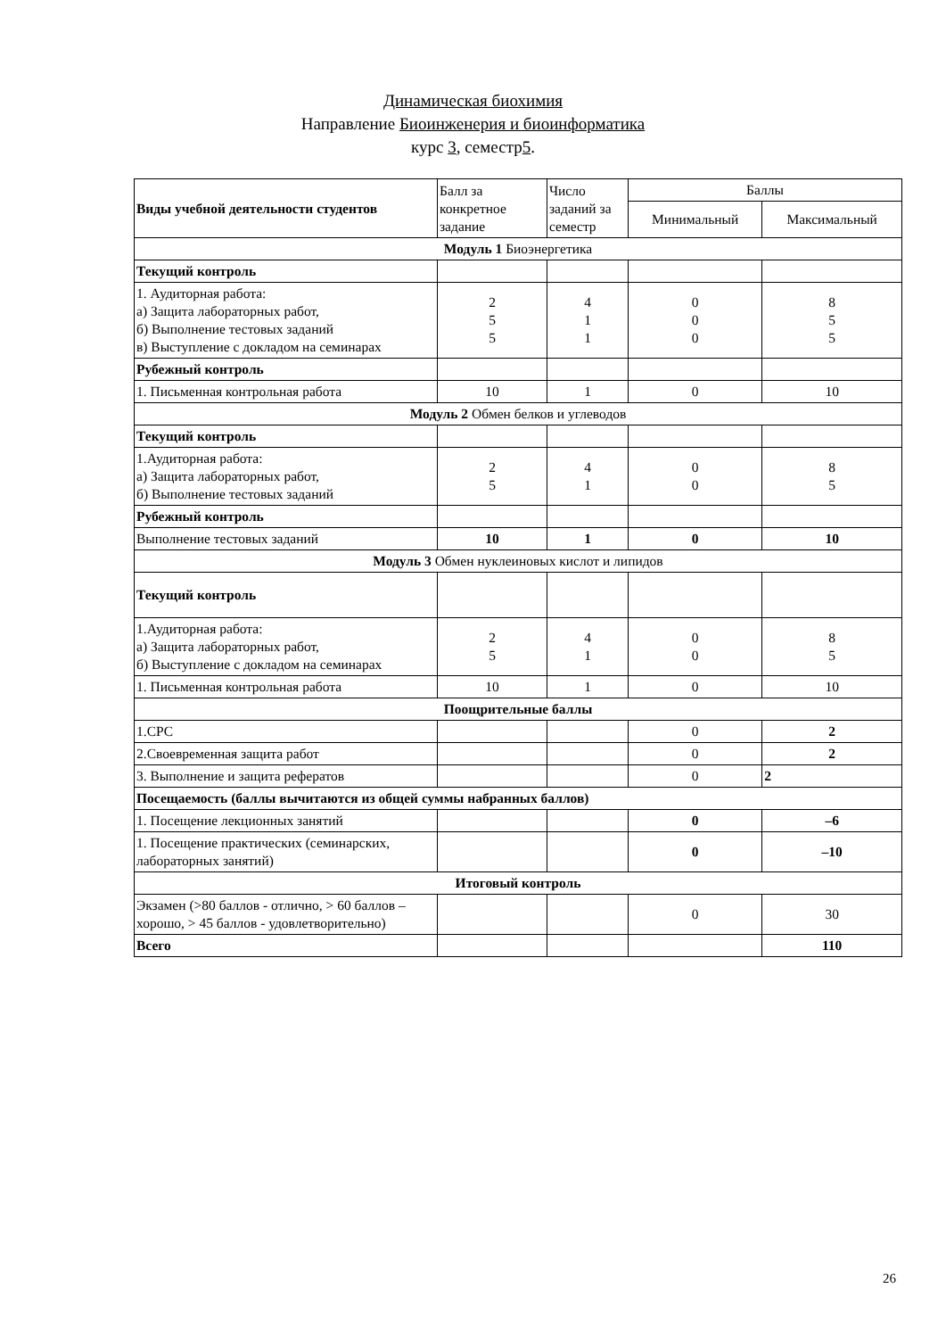Динамическая биохимия
Направление Биоинженерия и биоинформатика
курс 3, семестр5.
| Виды учебной деятельности студентов | Балл за конкретное задание | Число заданий за семестр | Баллы | |
| | | | Минимальный | Максимальный |
| Модуль 1 Биоэнергетика | | | | |
| Текущий контроль | | | | |
| 1. Аудиторная работа: а) Защита лабораторных работ, б) Выполнение тестовых заданий в) Выступление с докладом на семинарах | 2 5 5 | 4 1 1 | 0 0 0 | 8 5 5 |
| Рубежный контроль | | | | |
| 1. Письменная контрольная работа | 10 | 1 | 0 | 10 |
| Модуль 2 Обмен белков и углеводов | | | | |
| Текущий контроль | | | | |
| 1.Аудиторная работа: а) Защита лабораторных работ, б) Выполнение тестовых заданий | 2 5 | 4 1 | 0 0 | 8 5 |
| Рубежный контроль | | | | |
| Выполнение тестовых заданий | 10 | 1 | 0 | 10 |
| Модуль 3 Обмен нуклеиновых кислот и липидов | | | | |
| Текущий контроль | | | | |
| 1.Аудиторная работа: а) Защита лабораторных работ, б) Выступление с докладом на семинарах | 2 5 | 4 1 | 0 0 | 8 5 |
| 1. Письменная контрольная работа | 10 | 1 | 0 | 10 |
| Поощрительные баллы | | | | |
| 1.СРС | | | 0 | 2 |
| 2.Своевременная защита работ | | | 0 | 2 |
| 3. Выполнение и защита рефератов | | | 0 | 2 |
| Посещаемость (баллы вычитаются из общей суммы набранных баллов) | | | | |
| 1. Посещение лекционных занятий | | | 0 | –6 |
| 1. Посещение практических (семинарских, лабораторных занятий) | | | 0 | –10 |
| Итоговый контроль | | | | |
| Экзамен (>80 баллов - отлично, > 60 баллов – хорошо, > 45 баллов - удовлетворительно) | | | 0 | 30 |
| Всего | | | | 110 |
26